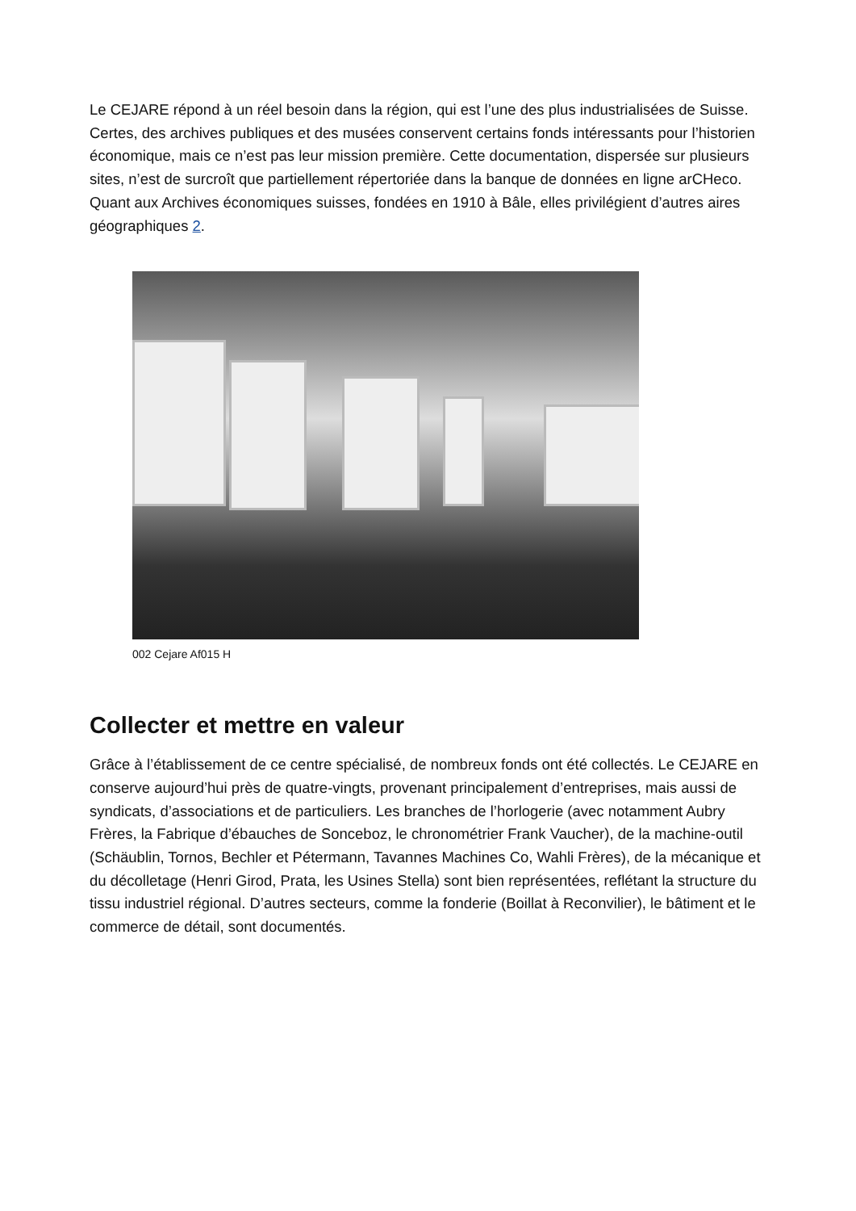Le CEJARE répond à un réel besoin dans la région, qui est l’une des plus industrialisées de Suisse. Certes, des archives publiques et des musées conservent certains fonds intéressants pour l’historien économique, mais ce n’est pas leur mission première. Cette documentation, dispersée sur plusieurs sites, n’est de surcroît que partiellement répertoriée dans la banque de données en ligne arCHeco. Quant aux Archives économiques suisses, fondées en 1910 à Bâle, elles privilégient d’autres aires géographiques 2.
002 Cejare Af015 H
Collecter et mettre en valeur
Grâce à l’établissement de ce centre spécialisé, de nombreux fonds ont été collectés. Le CEJARE en conserve aujourd’hui près de quatre-vingts, provenant principalement d’entreprises, mais aussi de syndicats, d’associations et de particuliers. Les branches de l’horlogerie (avec notamment Aubry Frères, la Fabrique d’ébauches de Sonceboz, le chronométrier Frank Vaucher), de la machine-outil (Schäublin, Tornos, Bechler et Pétermann, Tavannes Machines Co, Wahli Frères), de la mécanique et du décolletage (Henri Girod, Prata, les Usines Stella) sont bien représentées, reflétant la structure du tissu industriel régional. D’autres secteurs, comme la fonderie (Boillat à Reconvilier), le bâtiment et le commerce de détail, sont documentés.